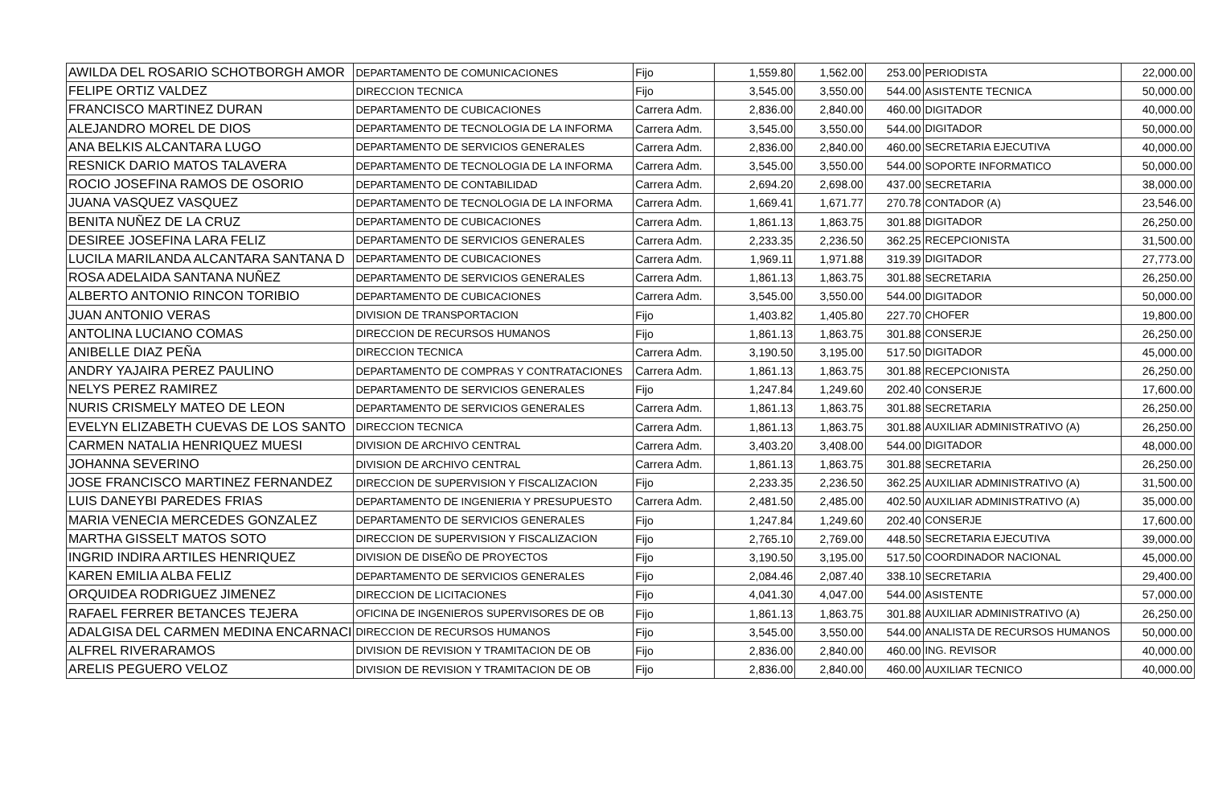| AWILDA DEL ROSARIO SCHOTBORGH AMOR | DEPARTAMENTO DE COMUNICACIONES | Fijo | 1,559.80 | 1,562.00 | 253.00 | PERIODISTA | 22,000.00 |
| FELIPE ORTIZ VALDEZ | DIRECCION TECNICA | Fijo | 3,545.00 | 3,550.00 | 544.00 | ASISTENTE TECNICA | 50,000.00 |
| FRANCISCO MARTINEZ DURAN | DEPARTAMENTO DE CUBICACIONES | Carrera Adm. | 2,836.00 | 2,840.00 | 460.00 | DIGITADOR | 40,000.00 |
| ALEJANDRO MOREL DE DIOS | DEPARTAMENTO DE TECNOLOGIA DE LA INFORMA | Carrera Adm. | 3,545.00 | 3,550.00 | 544.00 | DIGITADOR | 50,000.00 |
| ANA BELKIS ALCANTARA LUGO | DEPARTAMENTO DE SERVICIOS GENERALES | Carrera Adm. | 2,836.00 | 2,840.00 | 460.00 | SECRETARIA EJECUTIVA | 40,000.00 |
| RESNICK DARIO MATOS TALAVERA | DEPARTAMENTO DE TECNOLOGIA DE LA INFORMA | Carrera Adm. | 3,545.00 | 3,550.00 | 544.00 | SOPORTE INFORMATICO | 50,000.00 |
| ROCIO JOSEFINA RAMOS DE OSORIO | DEPARTAMENTO DE CONTABILIDAD | Carrera Adm. | 2,694.20 | 2,698.00 | 437.00 | SECRETARIA | 38,000.00 |
| JUANA VASQUEZ VASQUEZ | DEPARTAMENTO DE TECNOLOGIA DE LA INFORMA | Carrera Adm. | 1,669.41 | 1,671.77 | 270.78 | CONTADOR (A) | 23,546.00 |
| BENITA NUÑEZ DE LA CRUZ | DEPARTAMENTO DE CUBICACIONES | Carrera Adm. | 1,861.13 | 1,863.75 | 301.88 | DIGITADOR | 26,250.00 |
| DESIREE JOSEFINA LARA FELIZ | DEPARTAMENTO DE SERVICIOS GENERALES | Carrera Adm. | 2,233.35 | 2,236.50 | 362.25 | RECEPCIONISTA | 31,500.00 |
| LUCILA MARILANDA ALCANTARA SANTANA D | DEPARTAMENTO DE CUBICACIONES | Carrera Adm. | 1,969.11 | 1,971.88 | 319.39 | DIGITADOR | 27,773.00 |
| ROSA ADELAIDA SANTANA NUÑEZ | DEPARTAMENTO DE SERVICIOS GENERALES | Carrera Adm. | 1,861.13 | 1,863.75 | 301.88 | SECRETARIA | 26,250.00 |
| ALBERTO ANTONIO RINCON TORIBIO | DEPARTAMENTO DE CUBICACIONES | Carrera Adm. | 3,545.00 | 3,550.00 | 544.00 | DIGITADOR | 50,000.00 |
| JUAN ANTONIO VERAS | DIVISION DE TRANSPORTACION | Fijo | 1,403.82 | 1,405.80 | 227.70 | CHOFER | 19,800.00 |
| ANTOLINA LUCIANO COMAS | DIRECCION DE RECURSOS HUMANOS | Fijo | 1,861.13 | 1,863.75 | 301.88 | CONSERJE | 26,250.00 |
| ANIBELLE DIAZ PEÑA | DIRECCION TECNICA | Carrera Adm. | 3,190.50 | 3,195.00 | 517.50 | DIGITADOR | 45,000.00 |
| ANDRY YAJAIRA PEREZ PAULINO | DEPARTAMENTO DE COMPRAS Y CONTRATACIONES | Carrera Adm. | 1,861.13 | 1,863.75 | 301.88 | RECEPCIONISTA | 26,250.00 |
| NELYS PEREZ RAMIREZ | DEPARTAMENTO DE SERVICIOS GENERALES | Fijo | 1,247.84 | 1,249.60 | 202.40 | CONSERJE | 17,600.00 |
| NURIS CRISMELY MATEO DE LEON | DEPARTAMENTO DE SERVICIOS GENERALES | Carrera Adm. | 1,861.13 | 1,863.75 | 301.88 | SECRETARIA | 26,250.00 |
| EVELYN ELIZABETH CUEVAS DE LOS SANTO | DIRECCION TECNICA | Carrera Adm. | 1,861.13 | 1,863.75 | 301.88 | AUXILIAR ADMINISTRATIVO (A) | 26,250.00 |
| CARMEN NATALIA HENRIQUEZ MUESI | DIVISION DE ARCHIVO CENTRAL | Carrera Adm. | 3,403.20 | 3,408.00 | 544.00 | DIGITADOR | 48,000.00 |
| JOHANNA SEVERINO | DIVISION DE ARCHIVO CENTRAL | Carrera Adm. | 1,861.13 | 1,863.75 | 301.88 | SECRETARIA | 26,250.00 |
| JOSE FRANCISCO MARTINEZ FERNANDEZ | DIRECCION DE SUPERVISION Y FISCALIZACION | Fijo | 2,233.35 | 2,236.50 | 362.25 | AUXILIAR ADMINISTRATIVO (A) | 31,500.00 |
| LUIS DANEYBI PAREDES FRIAS | DEPARTAMENTO DE INGENIERIA Y PRESUPUESTO | Carrera Adm. | 2,481.50 | 2,485.00 | 402.50 | AUXILIAR ADMINISTRATIVO (A) | 35,000.00 |
| MARIA VENECIA MERCEDES GONZALEZ | DEPARTAMENTO DE SERVICIOS GENERALES | Fijo | 1,247.84 | 1,249.60 | 202.40 | CONSERJE | 17,600.00 |
| MARTHA GISSELT MATOS SOTO | DIRECCION DE SUPERVISION Y FISCALIZACION | Fijo | 2,765.10 | 2,769.00 | 448.50 | SECRETARIA EJECUTIVA | 39,000.00 |
| INGRID INDIRA ARTILES HENRIQUEZ | DIVISION DE DISEÑO DE PROYECTOS | Fijo | 3,190.50 | 3,195.00 | 517.50 | COORDINADOR NACIONAL | 45,000.00 |
| KAREN EMILIA ALBA FELIZ | DEPARTAMENTO DE SERVICIOS GENERALES | Fijo | 2,084.46 | 2,087.40 | 338.10 | SECRETARIA | 29,400.00 |
| ORQUIDEA RODRIGUEZ JIMENEZ | DIRECCION DE LICITACIONES | Fijo | 4,041.30 | 4,047.00 | 544.00 | ASISTENTE | 57,000.00 |
| RAFAEL FERRER BETANCES TEJERA | OFICINA DE INGENIEROS SUPERVISORES DE OB | Fijo | 1,861.13 | 1,863.75 | 301.88 | AUXILIAR ADMINISTRATIVO (A) | 26,250.00 |
| ADALGISA DEL CARMEN MEDINA ENCARNACI | DIRECCION DE RECURSOS HUMANOS | Fijo | 3,545.00 | 3,550.00 | 544.00 | ANALISTA DE RECURSOS HUMANOS | 50,000.00 |
| ALFREL RIVERARAMOS | DIVISION DE REVISION Y TRAMITACION DE OB | Fijo | 2,836.00 | 2,840.00 | 460.00 | ING. REVISOR | 40,000.00 |
| ARELIS PEGUERO VELOZ | DIVISION DE REVISION Y TRAMITACION DE OB | Fijo | 2,836.00 | 2,840.00 | 460.00 | AUXILIAR TECNICO | 40,000.00 |